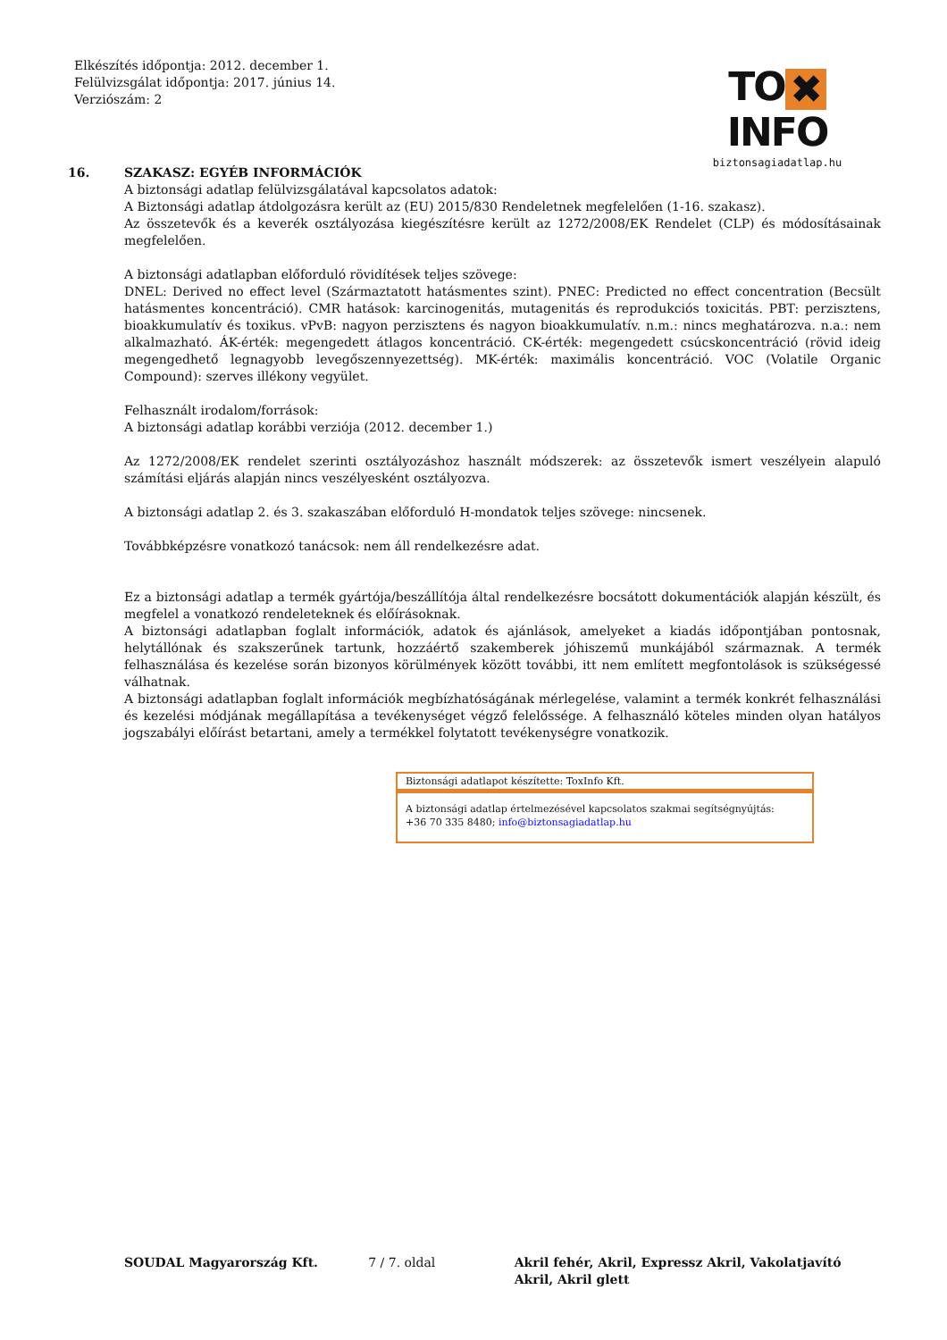Elkészítés időpontja: 2012. december 1.
Felülvizsgálat időpontja: 2017. június 14.
Verziószám: 2
TO ✖ INFO
biztonsagiadatlap.hu
16.
SZAKASZ: EGYÉB INFORMÁCIÓK
A biztonsági adatlap felülvizsgálatával kapcsolatos adatok:
A Biztonsági adatlap átdolgozásra került az (EU) 2015/830 Rendeletnek megfelelően (1-16. szakasz).
Az összetevők és a keverék osztályozása kiegészítésre került az 1272/2008/EK Rendelet (CLP) és módosításainak megfelelően.
A biztonsági adatlapban előforduló rövidítések teljes szövege:
DNEL: Derived no effect level (Származtatott hatásmentes szint). PNEC: Predicted no effect concentration (Becsült hatásmentes koncentráció). CMR hatások: karcinogenitás, mutagenitás és reprodukciós toxicitás. PBT: perzisztens, bioakkumulatív és toxikus. vPvB: nagyon perzisztens és nagyon bioakkumulatív. n.m.: nincs meghatározva. n.a.: nem alkalmazható. ÁK-érték: megengedett átlagos koncentráció. CK-érték: megengedett csúcskoncentráció (rövid ideig megengedhető legnagyobb levegőszennyezettség). MK-érték: maximális koncentráció. VOC (Volatile Organic Compound): szerves illékony vegyület.
Felhasznált irodalom/források:
A biztonsági adatlap korábbi verziója (2012. december 1.)
Az 1272/2008/EK rendelet szerinti osztályozáshoz használt módszerek: az összetevők ismert veszélyein alapuló számítási eljárás alapján nincs veszélyesként osztályozva.
A biztonsági adatlap 2. és 3. szakaszában előforduló H-mondatok teljes szövege: nincsenek.
Továbbképzésre vonatkozó tanácsok: nem áll rendelkezésre adat.
Ez a biztonsági adatlap a termék gyártója/beszállítója által rendelkezésre bocsátott dokumentációk alapján készült, és megfelel a vonatkozó rendeleteknek és előírásoknak.
A biztonsági adatlapban foglalt információk, adatok és ajánlások, amelyeket a kiadás időpontjában pontosnak, helytállónak és szakszerűnek tartunk, hozzáértő szakemberek jóhiszemű munkájából származnak. A termék felhasználása és kezelése során bizonyos körülmények között további, itt nem említett megfontolások is szükségessé válhatnak.
A biztonsági adatlapban foglalt információk megbízhatóságának mérlegelése, valamint a termék konkrét felhasználási és kezelési módjának megállapítása a tevékenységet végző felelőssége. A felhasználó köteles minden olyan hatályos jogszabályi előírást betartani, amely a termékkel folytatott tevékenységre vonatkozik.
Biztonsági adatlapot készítette: ToxInfo Kft.
A biztonsági adatlap értelmezésével kapcsolatos szakmai segítségnyújtás:
+36 70 335 8480; info@biztonsagiadatlap.hu
SOUDAL Magyarország Kft. 7 / 7. oldal Akril fehér, Akril, Expressz Akril, Vakolatjavító Akril, Akril glett